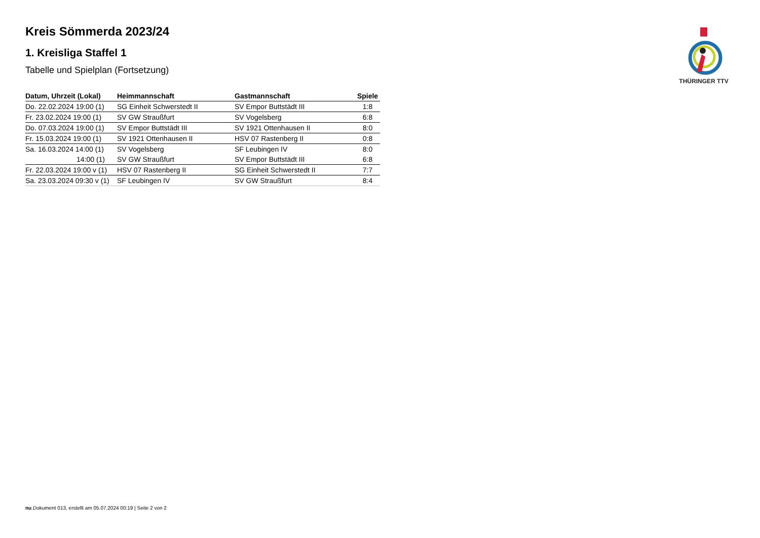THÜRINGER TTV
Kreis Sömmerda 2023/24
1. Kreisliga Staffel 1
Tabelle und Spielplan (Fortsetzung)
| Datum, Uhrzeit (Lokal) | Heimmannschaft | Gastmannschaft | Spiele |
| --- | --- | --- | --- |
| Do. 22.02.2024 19:00 (1) | SG Einheit Schwerstedt II | SV Empor Buttstädt III | 1:8 |
| Fr. 23.02.2024 19:00 (1) | SV GW Straußfurt | SV Vogelsberg | 6:8 |
| Do. 07.03.2024 19:00 (1) | SV Empor Buttstädt III | SV 1921 Ottenhausen II | 8:0 |
| Fr. 15.03.2024 19:00 (1) | SV 1921 Ottenhausen II | HSV 07 Rastenberg II | 0:8 |
| Sa. 16.03.2024 14:00 (1) | SV Vogelsberg | SF Leubingen IV | 8:0 |
| 14:00 (1) | SV GW Straußfurt | SV Empor Buttstädt III | 6:8 |
| Fr. 22.03.2024 19:00 v (1) | HSV 07 Rastenberg II | SG Einheit Schwerstedt II | 7:7 |
| Sa. 23.03.2024 09:30 v (1) | SF Leubingen IV | SV GW Straußfurt | 8:4 |
nu.Dokument 013, erstellt am 05.07.2024 00:19 | Seite 2 von 2